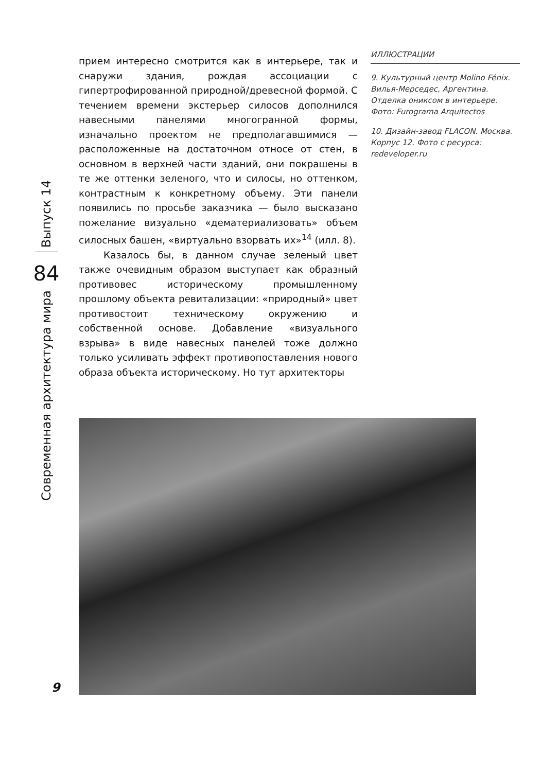Выпуск 14
84
Современная архитектура мира
прием интересно смотрится как в интерьере, так и снаружи здания, рождая ассоциации с гипертрофированной природной/древесной формой. С течением времени экстерьер силосов дополнился навесными панелями многогранной формы, изначально проектом не предполагавшимися — расположенные на достаточном относе от стен, в основном в верхней части зданий, они покрашены в те же оттенки зеленого, что и силосы, но оттенком, контрастным к конкретному объему. Эти панели появились по просьбе заказчика — было высказано пожелание визуально «дематериализовать» объем силосных башен, «виртуально взорвать их»<sup>14</sup> (илл. 8).
Казалось бы, в данном случае зеленый цвет также очевидным образом выступает как образный противовес историческому промышленному прошлому объекта ревитализации: «природный» цвет противостоит техническому окружению и собственной основе. Добавление «визуального взрыва» в виде навесных панелей тоже должно только усиливать эффект противопоставления нового образа объекта историческому. Но тут архитекторы
ИЛЛЮСТРАЦИИ
9. Культурный центр Molino Fénix. Вилья-Мерседес, Аргентина. Отделка ониксом в интерьере. Фото: Furograma Arquitectos
10. Дизайн-завод FLACON. Москва. Корпус 12. Фото с ресурса: redeveloper.ru
9